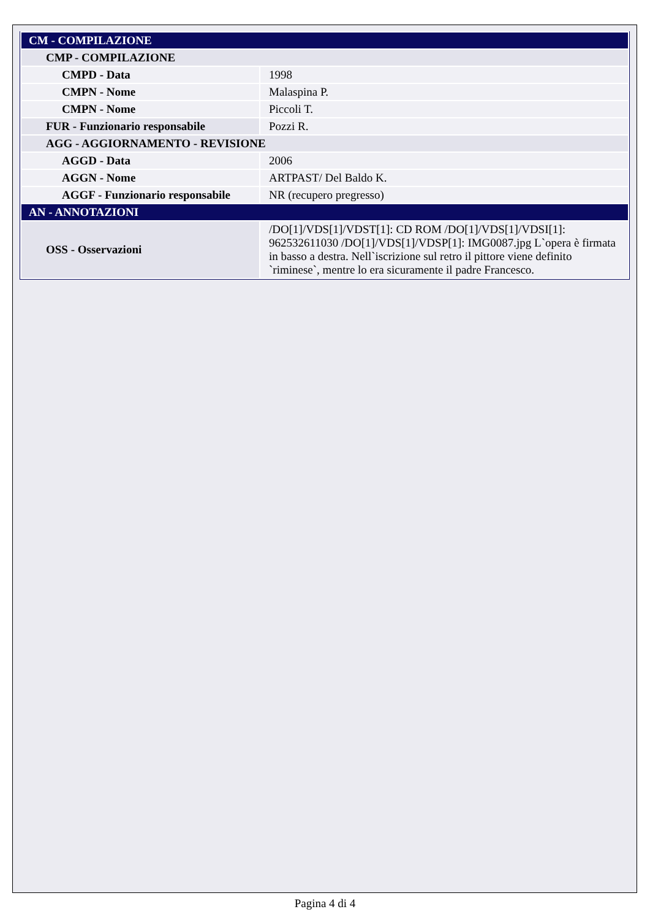| CM - COMPILAZIONE | |
| CMP - COMPILAZIONE | |
| CMPD - Data | 1998 |
| CMPN - Nome | Malaspina P. |
| CMPN - Nome | Piccoli T. |
| FUR - Funzionario responsabile | Pozzi R. |
| AGG - AGGIORNAMENTO - REVISIONE | |
| AGGD - Data | 2006 |
| AGGN - Nome | ARTPAST/ Del Baldo K. |
| AGGF - Funzionario responsabile | NR (recupero pregresso) |
| AN - ANNOTAZIONI | |
| OSS - Osservazioni | /DO[1]/VDS[1]/VDST[1]: CD ROM /DO[1]/VDS[1]/VDSI[1]: 962532611030 /DO[1]/VDS[1]/VDSP[1]: IMG0087.jpg L`opera è firmata in basso a destra. Nell`iscrizione sul retro il pittore viene definito `riminese`, mentre lo era sicuramente il padre Francesco. |
Pagina 4 di 4